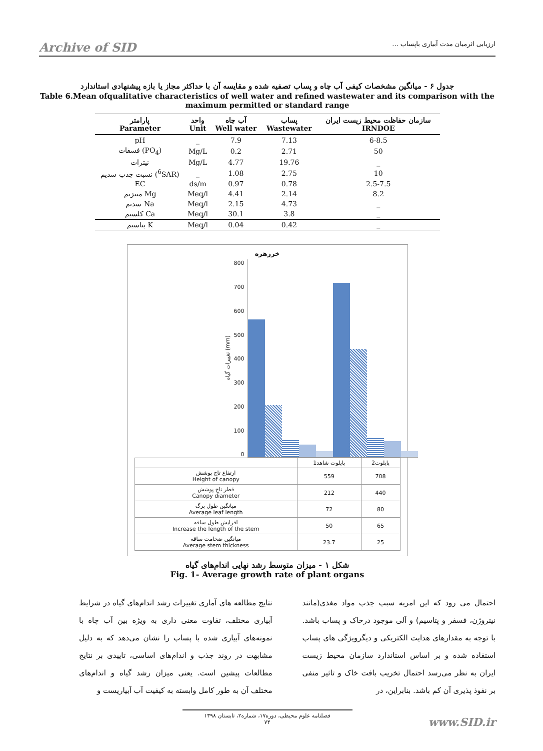Archive of SID ارزیابی اثرمیان مدت آبیاری باپساب ...
جدول ۶ - میانگین مشخصات کیفی آب چاه و پساب تصفیه شده و مقایسه آن با حداکثر مجاز یا بازه پیشنهادی استاندارد
Table 6.Mean ofqualitative characteristics of well water and refined wastewater and its comparison with the maximum permitted or standard range
| پارامتر Parameter | واحد Unit | آب چاه Well water | پساب Wastewater | سازمان حفاظت محیط زیست ایران IRNDOE |
| --- | --- | --- | --- | --- |
| pH | _ | 7.9 | 7.13 | 6-8.5 |
| فسفات (PO<sub>4</sub>) | Mg/L | 0.2 | 2.71 | 50 |
| نیترات | Mg/L | 4.77 | 19.76 | _ |
| نسبت جذب سدیم (<sup>6</sup>SAR) | _ | 1.08 | 2.75 | 10 |
| EC | ds/m | 0.97 | 0.78 | 2.5-7.5 |
| منیزیم Mg | Meq/l | 4.41 | 2.14 | 8.2 |
| سدیم Na | Meq/l | 2.15 | 4.73 | _ |
| کلسیم Ca | Meq/l | 30.1 | 3.8 | _ |
| پتاسیم K | Meq/l | 0.04 | 0.42 | _ |
خرزهره
تغییرات گیاه (mm)
800
700
600
500
400
300
200
100
0
| | پایلوت شاهد1 | پایلوت2 |
| ارتفاع تاج پوشش Height of canopy | 559 | 708 |
| قطر تاج پوشش Canopy diameter | 212 | 440 |
| میانگین طول برگ Average leaf length | 72 | 80 |
| افزایش طول ساقه Increase the length of the stem | 50 | 65 |
| میانگین ضخامت ساقه Average stem thickness | 23.7 | 25 |
شکل ۱ - میزان متوسط رشد نهایی اندام‌های گیاه
Fig. 1- Average growth rate of plant organs
نتایج مطالعه های آماری تغییرات رشد اندام‌های گیاه در شرایط آبیاری مختلف، تفاوت معنی داری به ویژه بین آب چاه با نمونه‌های آبیاری شده با پساب را نشان می‌دهد که به دلیل مشابهت در روند جذب و اندام‌های اساسی، تاییدی بر نتایج مطالعات پیشین است. یعنی میزان رشد گیاه و اندام‌های مختلف آن به طور کامل وابسته به کیفیت آب آبیاریست و
احتمال می رود که این امربه سبب جذب مواد مغذی(مانند نیتروژن، فسفر و پتاسیم) و آلی موجود درخاک و پساب باشد. با توجه به مقدارهای هدایت الکتریکی و دیگرویژگی های پساب استفاده شده و بر اساس استاندارد سازمان محیط زیست ایران به نظر می‌رسد احتمال تخریب بافت خاک و تاثیر منفی بر نفوذ پذیری آن کم باشد. بنابراین، در
فصلنامه علوم محیطی، دوره۱۷، شماره۲، تابستان ۱۳۹۸
۷۴
www.SID.ir